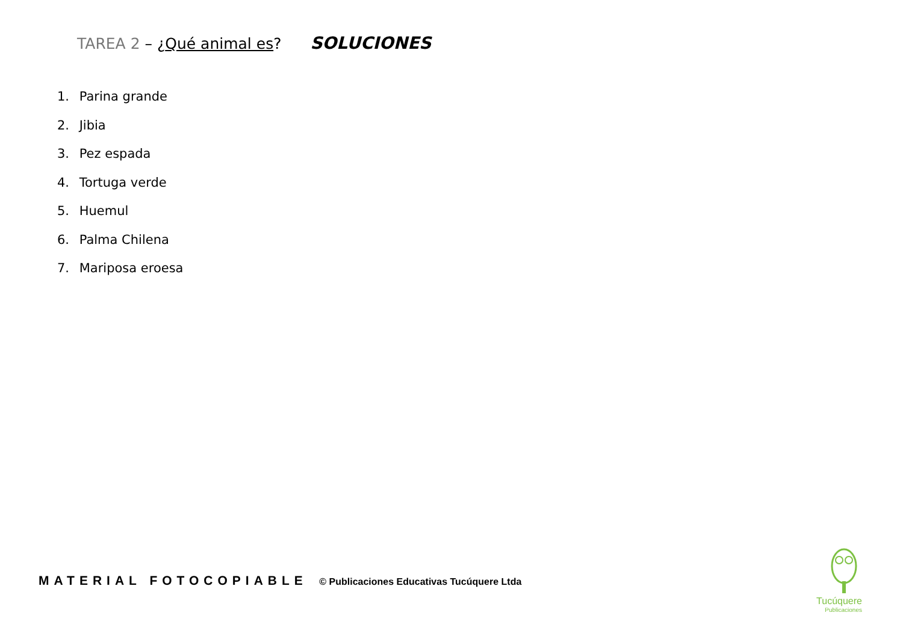TAREA 2 – ¿Qué animal es? SOLUCIONES
1. Parina grande
2. Jibia
3. Pez espada
4. Tortuga verde
5. Huemul
6. Palma Chilena
7. Mariposa eroesa
MATERIAL FOTOCOPIABLE © Publicaciones Educativas Tucúquere Ltda
Tucúquere
Publicaciones